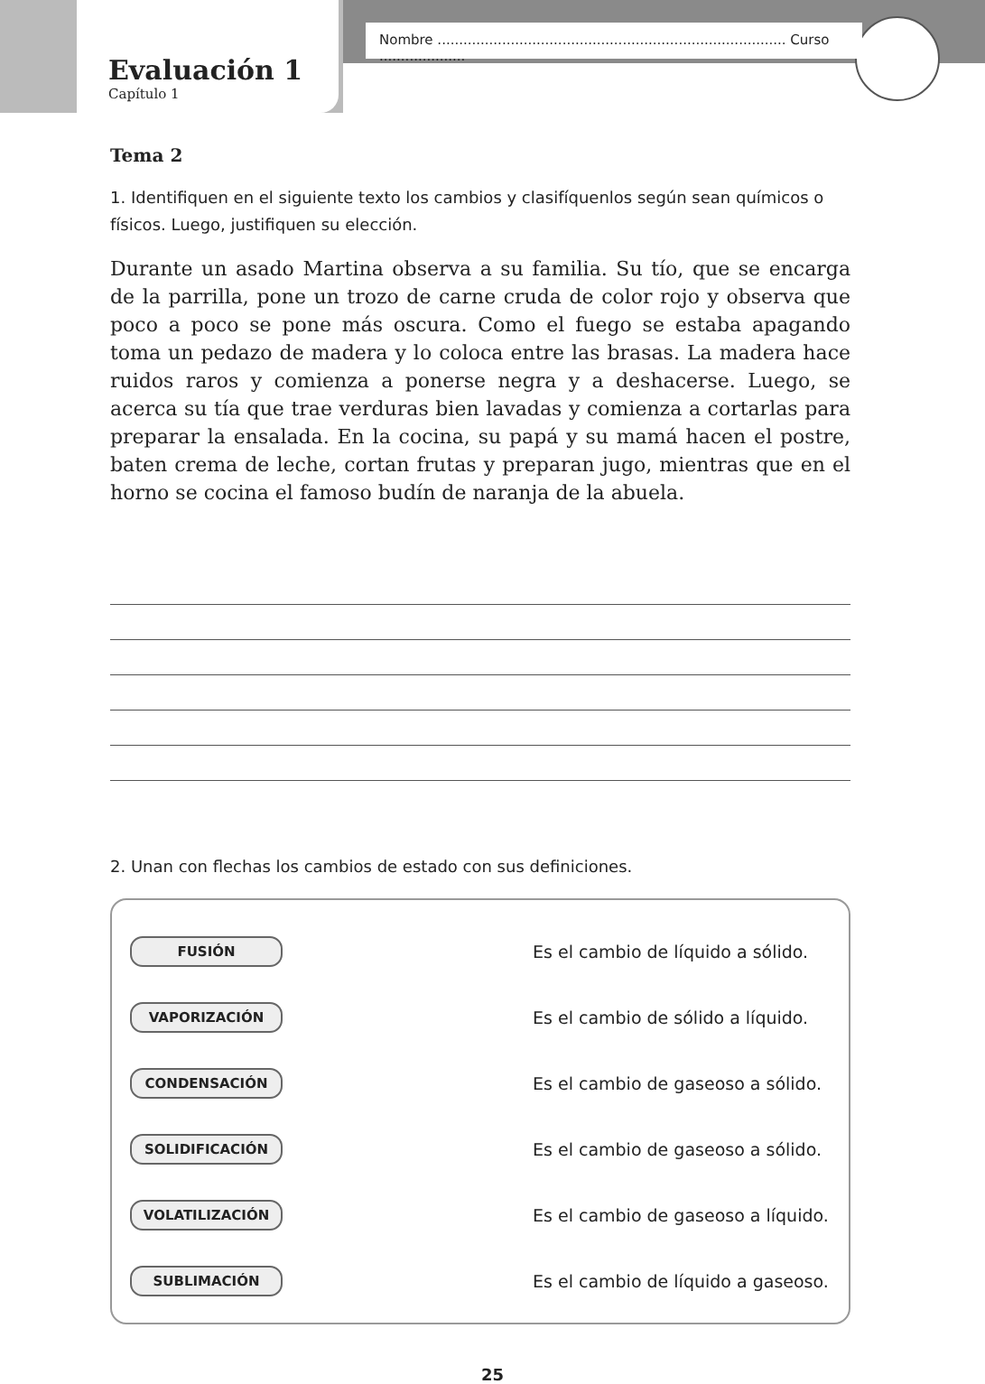Nombre ................................................................................. Curso ....................
Evaluación 1
Capítulo 1
Tema 2
1. Identifiquen en el siguiente texto los cambios y clasifíquenlos según sean químicos o físicos. Luego, justifiquen su elección.
Durante un asado Martina observa a su familia. Su tío, que se encarga de la parrilla, pone un trozo de carne cruda de color rojo y observa que poco a poco se pone más oscura. Como el fuego se estaba apagando toma un pedazo de madera y lo coloca entre las brasas. La madera hace ruidos raros y comienza a ponerse negra y a deshacerse. Luego, se acerca su tía que trae verduras bien lavadas y comienza a cortarlas para preparar la ensalada. En la cocina, su papá y su mamá hacen el postre, baten crema de leche, cortan frutas y preparan jugo, mientras que en el horno se cocina el famoso budín de naranja de la abuela.
2. Unan con flechas los cambios de estado con sus definiciones.
FUSIÓN
Es el cambio de líquido a sólido.
VAPORIZACIÓN
Es el cambio de sólido a líquido.
CONDENSACIÓN
Es el cambio de gaseoso a sólido.
SOLIDIFICACIÓN
Es el cambio de gaseoso a sólido.
VOLATILIZACIÓN
Es el cambio de gaseoso a líquido.
SUBLIMACIÓN
Es el cambio de líquido a gaseoso.
25